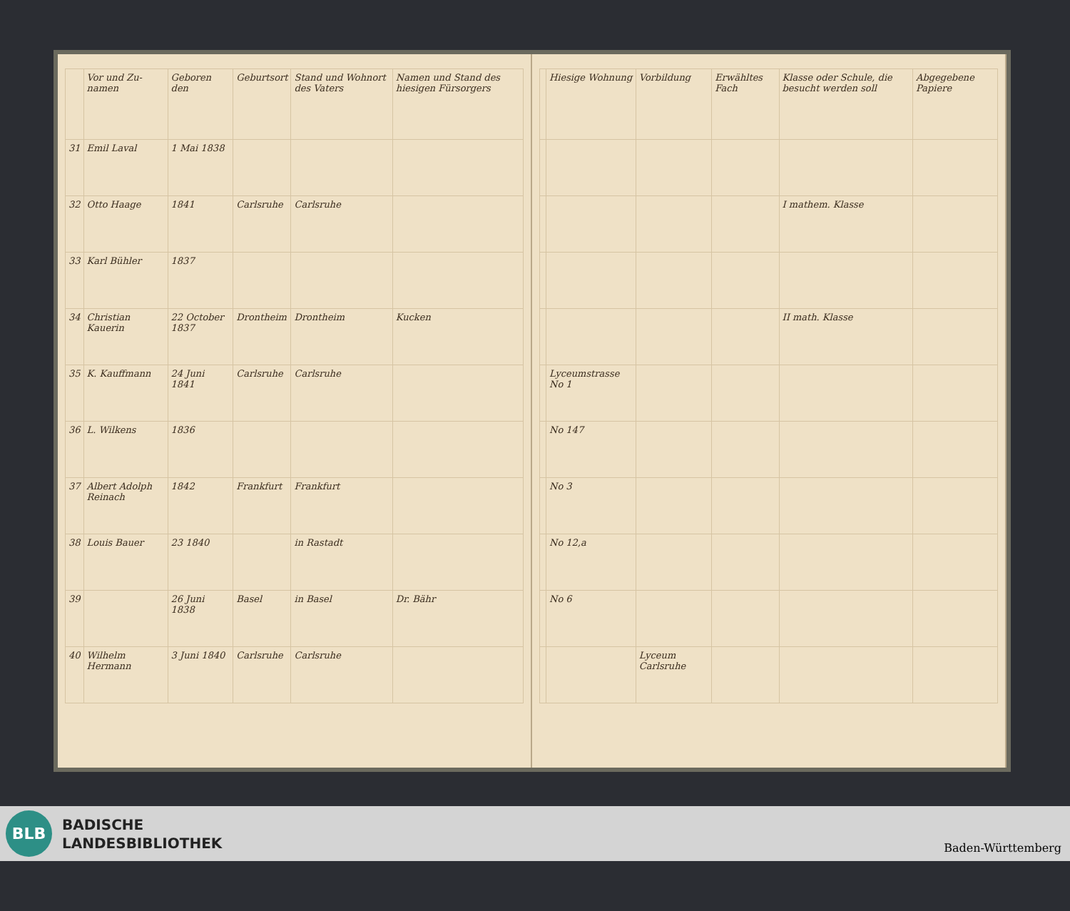| | Vor und Zu-namen | Geboren den | Geburtsort | Stand und Wohnort des Vaters | Namen und Stand des hiesigen Fürsorgers |
| --- | --- | --- | --- | --- | --- |
| 31 | Emil Laval | 1 Mai 1838 | | | |
| 32 | Otto Haage | 1841 | Carlsruhe | Carlsruhe | |
| 33 | Karl Bühler | 1837 | | | |
| 34 | Christian Kauerin | 22 October 1837 | Drontheim | Drontheim | Kucken |
| 35 | K. Kauffmann | 24 Juni 1841 | Carlsruhe | Carlsruhe | |
| 36 | L. Wilkens | 1836 | | | |
| 37 | Albert Adolph Reinach | 1842 | Frankfurt | Frankfurt | |
| 38 | Louis Bauer | 23 1840 | | in Rastadt | |
| 39 | | 26 Juni 1838 | Basel | in Basel | Dr. Bähr |
| 40 | Wilhelm Hermann | 3 Juni 1840 | Carlsruhe | Carlsruhe | |
| | Hiesige Wohnung | Vorbildung | Erwähltes Fach | Klasse oder Schule, die besucht werden soll | Abgegebene Papiere |
| --- | --- | --- | --- | --- | --- |
| | | | | I mathem. Klasse | |
| | | | | II math. Klasse | |
| | Lyceumstrasse No 1 | | | | |
| | No 147 | | | | |
| | No 3 | | | | |
| | No 12,a | | | | |
| | No 6 | | | | |
| | | Lyceum Carlsruhe | | | |
BLB
BADISCHE
LANDESBIBLIOTHEK
Baden-Württemberg